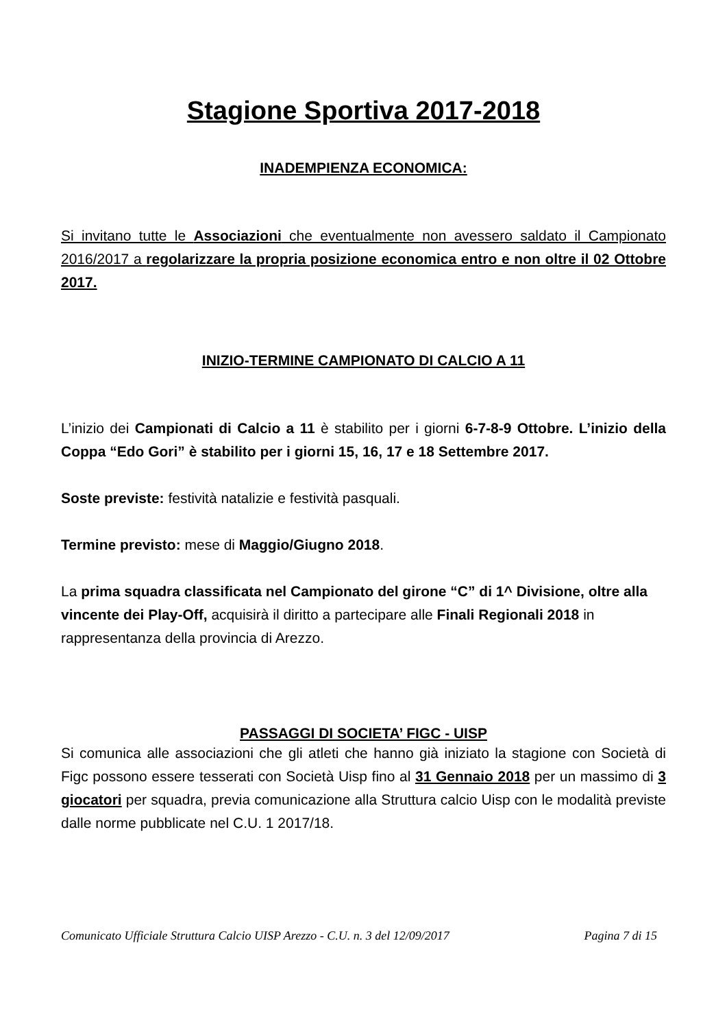Stagione Sportiva 2017-2018
INADEMPIENZA ECONOMICA:
Si invitano tutte le Associazioni che eventualmente non avessero saldato il Campionato 2016/2017 a regolarizzare la propria posizione economica entro e non oltre il 02 Ottobre 2017.
INIZIO-TERMINE CAMPIONATO DI CALCIO A 11
L’inizio dei Campionati di Calcio a 11 è stabilito per i giorni 6-7-8-9 Ottobre. L’inizio della Coppa “Edo Gori” è stabilito per i giorni 15, 16, 17 e 18 Settembre 2017.
Soste previste: festività natalizie e festività pasquali.
Termine previsto: mese di Maggio/Giugno 2018.
La prima squadra classificata nel Campionato del girone “C” di 1^ Divisione, oltre alla vincente dei Play-Off, acquisirà il diritto a partecipare alle Finali Regionali 2018 in rappresentanza della provincia di Arezzo.
PASSAGGI DI SOCIETA’ FIGC - UISP
Si comunica alle associazioni che gli atleti che hanno già iniziato la stagione con Società di Figc possono essere tesserati con Società Uisp fino al 31 Gennaio 2018 per un massimo di 3 giocatori per squadra, previa comunicazione alla Struttura calcio Uisp con le modalità previste dalle norme pubblicate nel C.U. 1 2017/18.
Comunicato Ufficiale Struttura Calcio UISP Arezzo - C.U. n. 3 del 12/09/2017 Pagina 7 di 15